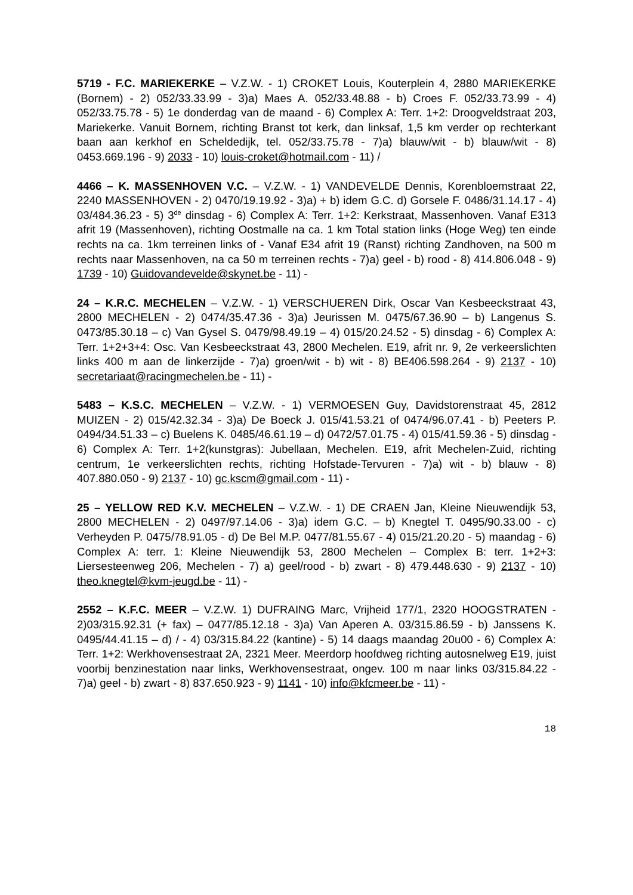5719 - F.C. MARIEKERKE – V.Z.W. - 1) CROKET Louis, Kouterplein 4, 2880 MARIEKERKE (Bornem) - 2) 052/33.33.99 - 3)a) Maes A. 052/33.48.88 - b) Croes F. 052/33.73.99 - 4) 052/33.75.78 - 5) 1e donderdag van de maand - 6) Complex A: Terr. 1+2: Droogveldstraat 203, Mariekerke. Vanuit Bornem, richting Branst tot kerk, dan linksaf, 1,5 km verder op rechterkant baan aan kerkhof en Scheldedijk, tel. 052/33.75.78 - 7)a) blauw/wit - b) blauw/wit - 8) 0453.669.196 - 9) 2033 - 10) louis-croket@hotmail.com - 11) /
4466 – K. MASSENHOVEN V.C. – V.Z.W. - 1) VANDEVELDE Dennis, Korenbloemstraat 22, 2240 MASSENHOVEN - 2) 0470/19.19.92 - 3)a) + b) idem G.C. d) Gorsele F. 0486/31.14.17 - 4) 03/484.36.23 - 5) 3<sup>de</sup> dinsdag - 6) Complex A: Terr. 1+2: Kerkstraat, Massenhoven. Vanaf E313 afrit 19 (Massenhoven), richting Oostmalle na ca. 1 km Total station links (Hoge Weg) ten einde rechts na ca. 1km terreinen links of - Vanaf E34 afrit 19 (Ranst) richting Zandhoven, na 500 m rechts naar Massenhoven, na ca 50 m terreinen rechts - 7)a) geel - b) rood - 8) 414.806.048 - 9) 1739 - 10) Guidovandevelde@skynet.be - 11) -
24 – K.R.C. MECHELEN – V.Z.W. - 1) VERSCHUEREN Dirk, Oscar Van Kesbeeckstraat 43, 2800 MECHELEN - 2) 0474/35.47.36 - 3)a) Jeurissen M. 0475/67.36.90 – b) Langenus S. 0473/85.30.18 – c) Van Gysel S. 0479/98.49.19 – 4) 015/20.24.52 - 5) dinsdag - 6) Complex A: Terr. 1+2+3+4: Osc. Van Kesbeeckstraat 43, 2800 Mechelen. E19, afrit nr. 9, 2e verkeerslichten links 400 m aan de linkerzijde - 7)a) groen/wit - b) wit - 8) BE406.598.264 - 9) 2137 - 10) secretariaat@racingmechelen.be - 11) -
5483 – K.S.C. MECHELEN – V.Z.W. - 1) VERMOESEN Guy, Davidstorenstraat 45, 2812 MUIZEN - 2) 015/42.32.34 - 3)a) De Boeck J. 015/41.53.21 of 0474/96.07.41 - b) Peeters P. 0494/34.51.33 – c) Buelens K. 0485/46.61.19 – d) 0472/57.01.75 - 4) 015/41.59.36 - 5) dinsdag - 6) Complex A: Terr. 1+2(kunstgras): Jubellaan, Mechelen. E19, afrit Mechelen-Zuid, richting centrum, 1e verkeerslichten rechts, richting Hofstade-Tervuren - 7)a) wit - b) blauw - 8) 407.880.050 - 9) 2137 - 10) gc.kscm@gmail.com - 11) -
25 – YELLOW RED K.V. MECHELEN – V.Z.W. - 1) DE CRAEN Jan, Kleine Nieuwendijk 53, 2800 MECHELEN - 2) 0497/97.14.06 - 3)a) idem G.C. – b) Knegtel T. 0495/90.33.00 - c) Verheyden P. 0475/78.91.05 - d) De Bel M.P. 0477/81.55.67 - 4) 015/21.20.20 - 5) maandag - 6) Complex A: terr. 1: Kleine Nieuwendijk 53, 2800 Mechelen – Complex B: terr. 1+2+3: Liersesteenweg 206, Mechelen - 7) a) geel/rood - b) zwart - 8) 479.448.630 - 9) 2137 - 10) theo.knegtel@kvm-jeugd.be - 11) -
2552 – K.F.C. MEER – V.Z.W. 1) DUFRAING Marc, Vrijheid 177/1, 2320 HOOGSTRATEN - 2)03/315.92.31 (+ fax) – 0477/85.12.18 - 3)a) Van Aperen A. 03/315.86.59 - b) Janssens K. 0495/44.41.15 – d) / - 4) 03/315.84.22 (kantine) - 5) 14 daags maandag 20u00 - 6) Complex A: Terr. 1+2: Werkhovensestraat 2A, 2321 Meer. Meerdorp hoofdweg richting autosnelweg E19, juist voorbij benzinestation naar links, Werkhovensestraat, ongev. 100 m naar links 03/315.84.22 - 7)a) geel - b) zwart - 8) 837.650.923 - 9) 1141 - 10) info@kfcmeer.be - 11) -
18